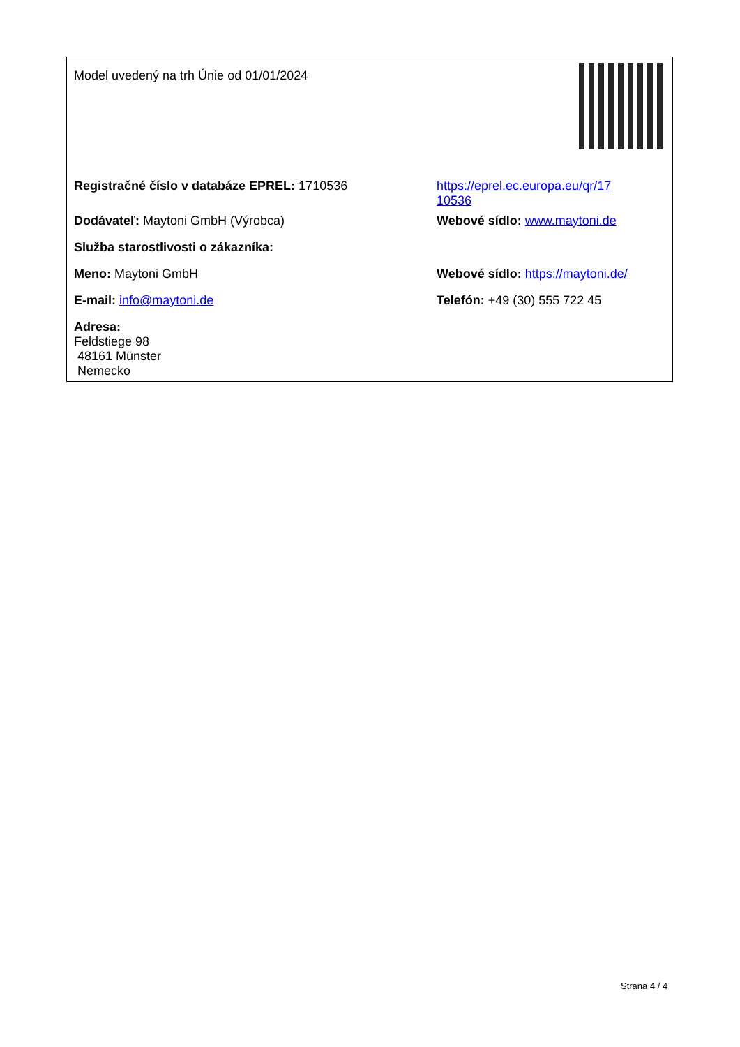| Model uvedený na trh Únie od 01/01/2024 | |
| Registračné číslo v databáze EPREL: 1710536 | https://eprel.ec.europa.eu/qr/17 10536 |
| Dodávateľ: Maytoni GmbH (Výrobca) | Webové sídlo: www.maytoni.de |
| Služba starostlivosti o zákazníka: | |
| Meno: Maytoni GmbH | Webové sídlo: https://maytoni.de/ |
| E-mail: info@maytoni.de | Telefón: +49 (30) 555 722 45 |
| Adresa: Feldstiege 98 48161 Münster Nemecko | |
Strana 4 / 4